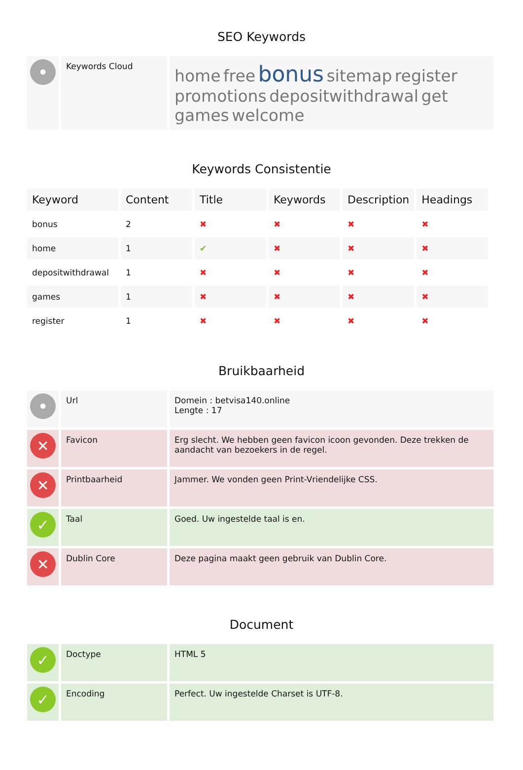SEO Keywords
| • | Keywords Cloud | home free bonus sitemap register promotions depositwithdrawal get games welcome |
Keywords Consistentie
| Keyword | Content | Title | Keywords | Description | Headings |
| --- | --- | --- | --- | --- | --- |
| bonus | 2 | ✖ | ✖ | ✖ | ✖ |
| home | 1 | ✔ | ✖ | ✖ | ✖ |
| depositwithdrawal | 1 | ✖ | ✖ | ✖ | ✖ |
| games | 1 | ✖ | ✖ | ✖ | ✖ |
| register | 1 | ✖ | ✖ | ✖ | ✖ |
Bruikbaarheid
| • | Url | Domein : betvisa140.online Lengte : 17 |
| ✕ | Favicon | Erg slecht. We hebben geen favicon icoon gevonden. Deze trekken de aandacht van bezoekers in de regel. |
| ✕ | Printbaarheid | Jammer. We vonden geen Print-Vriendelijke CSS. |
| ✓ | Taal | Goed. Uw ingestelde taal is en. |
| ✕ | Dublin Core | Deze pagina maakt geen gebruik van Dublin Core. |
Document
| ✓ | Doctype | HTML 5 |
| ✓ | Encoding | Perfect. Uw ingestelde Charset is UTF-8. |